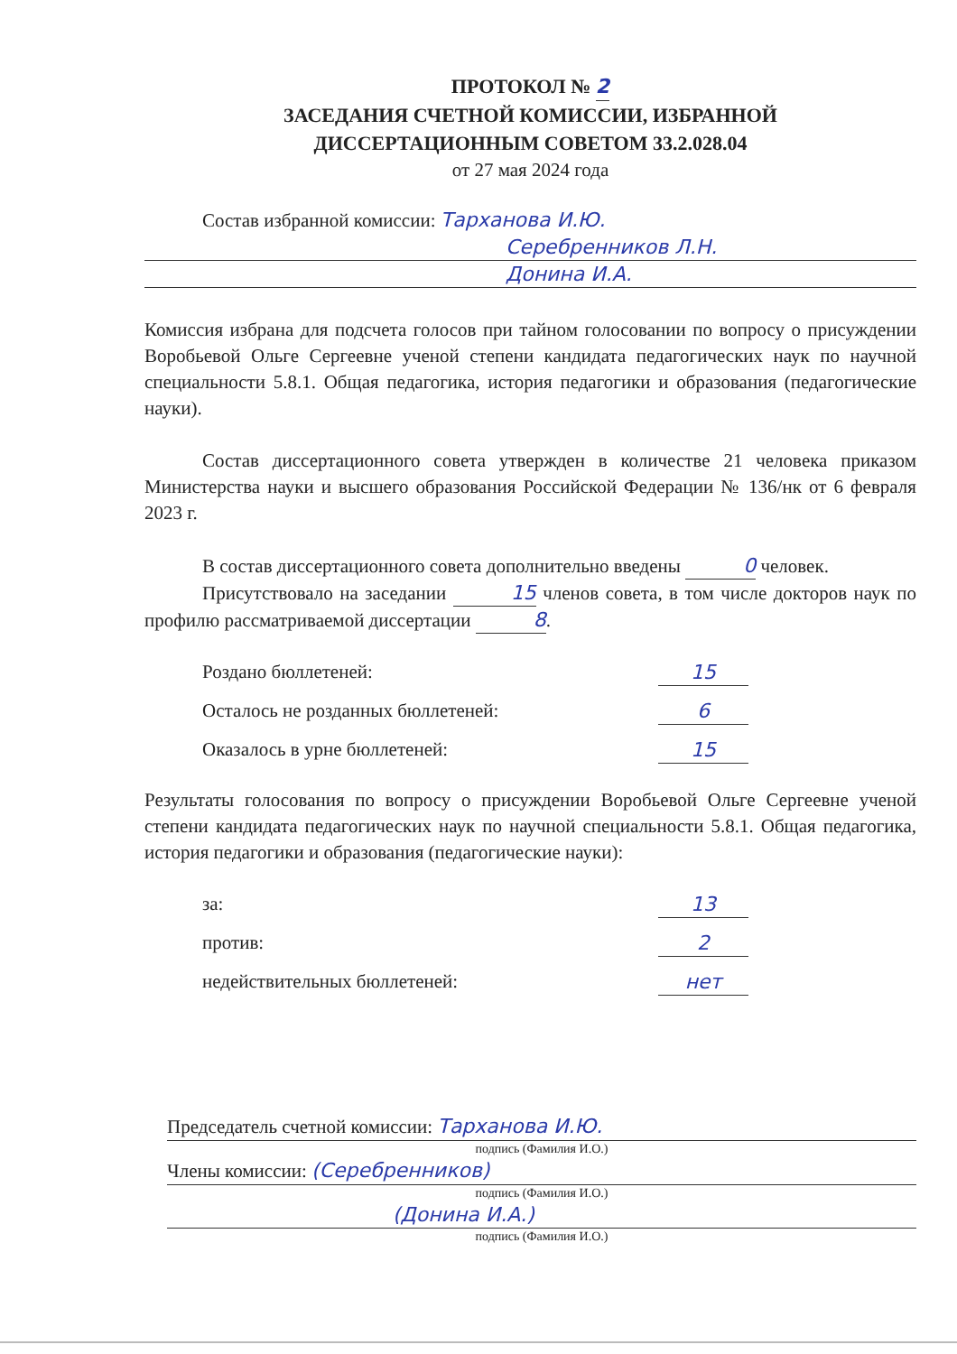ПРОТОКОЛ № 2
ЗАСЕДАНИЯ СЧЕТНОЙ КОМИССИИ, ИЗБРАННОЙ
ДИССЕРТАЦИОННЫМ СОВЕТОМ 33.2.028.04
от 27 мая 2024 года
Состав избранной комиссии: Тарханова И.Ю.
Серебренников Л.Н.
Донина И.А.
Комиссия избрана для подсчета голосов при тайном голосовании по вопросу о присуждении Воробьевой Ольге Сергеевне ученой степени кандидата педагогических наук по научной специальности 5.8.1. Общая педагогика, история педагогики и образования (педагогические науки).
Состав диссертационного совета утвержден в количестве 21 человека приказом Министерства науки и высшего образования Российской Федерации № 136/нк от 6 февраля 2023 г.
В состав диссертационного совета дополнительно введены 0 человек.
Присутствовало на заседании 15 членов совета, в том числе докторов наук по профилю рассматриваемой диссертации 8.
Роздано бюллетеней: 15
Осталось не розданных бюллетеней: 6
Оказалось в урне бюллетеней: 15
Результаты голосования по вопросу о присуждении Воробьевой Ольге Сергеевне ученой степени кандидата педагогических наук по научной специальности 5.8.1. Общая педагогика, история педагогики и образования (педагогические науки):
за: 13
против: 2
недействительных бюллетеней: нет
Председатель счетной комиссии: Тарханова И.Ю.
подпись (Фамилия И.О.)
Члены комиссии: (Серебренников)
подпись (Фамилия И.О.)
(Донина И.А.)
подпись (Фамилия И.О.)